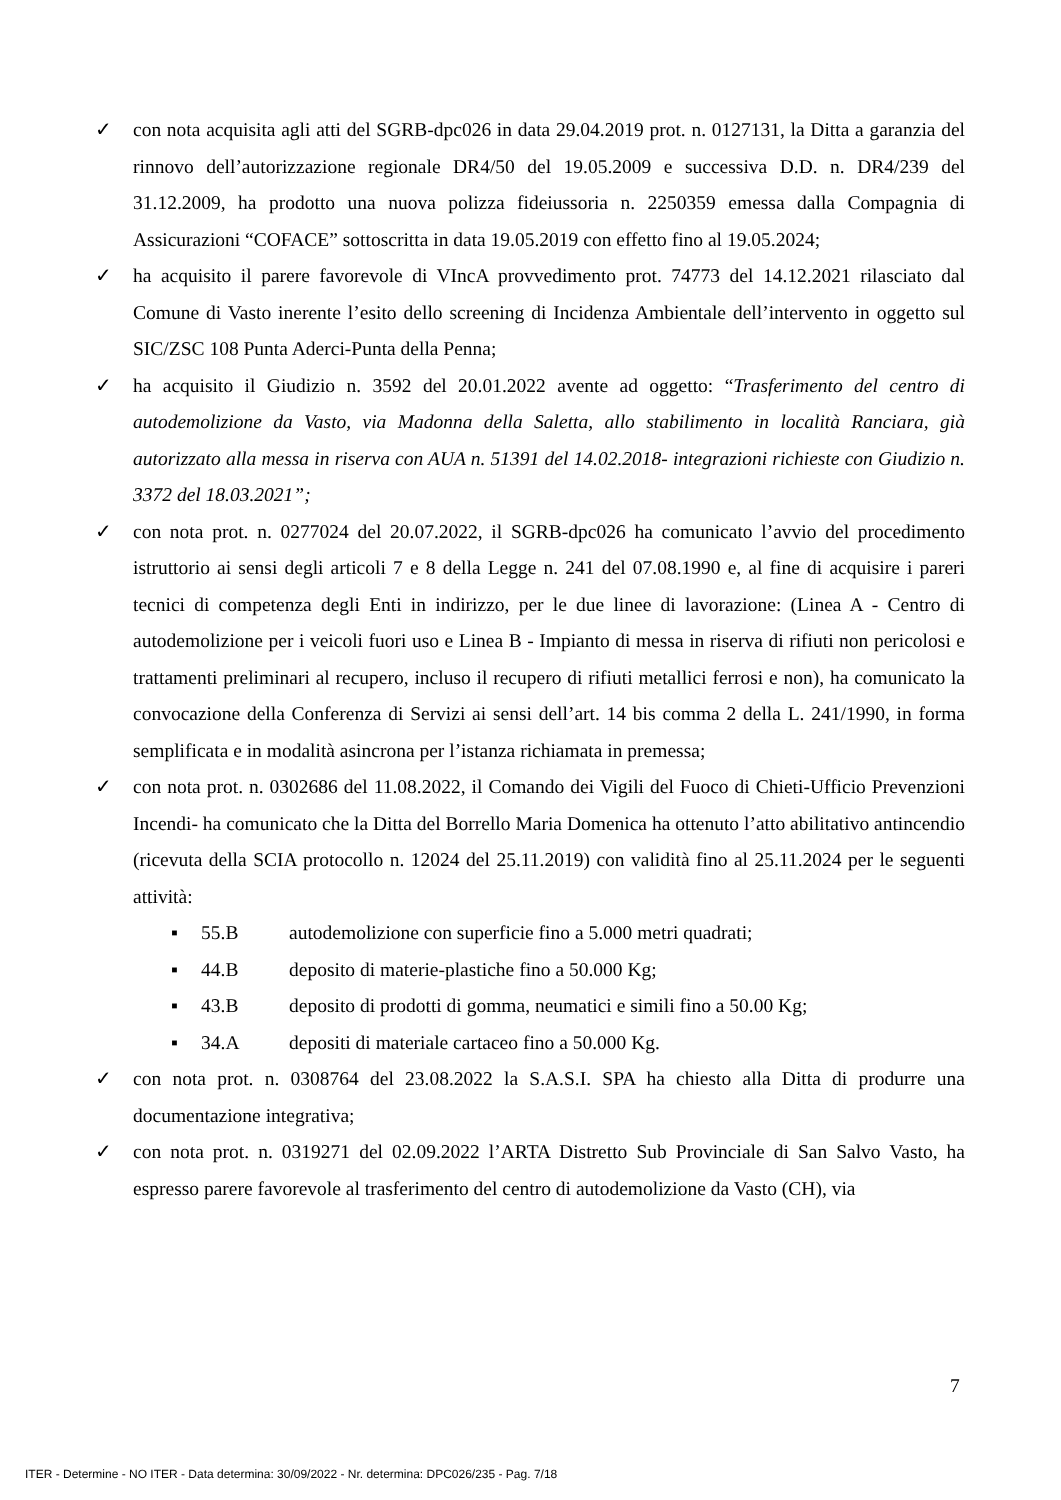✓ con nota acquisita agli atti del SGRB-dpc026 in data 29.04.2019 prot. n. 0127131, la Ditta a garanzia del rinnovo dell’autorizzazione regionale DR4/50 del 19.05.2009 e successiva D.D. n. DR4/239 del 31.12.2009, ha prodotto una nuova polizza fideiussoria n. 2250359 emessa dalla Compagnia di Assicurazioni “COFACE” sottoscritta in data 19.05.2019 con effetto fino al 19.05.2024;
✓ ha acquisito il parere favorevole di VIncA provvedimento prot. 74773 del 14.12.2021 rilasciato dal Comune di Vasto inerente l’esito dello screening di Incidenza Ambientale dell’intervento in oggetto sul SIC/ZSC 108 Punta Aderci-Punta della Penna;
✓ ha acquisito il Giudizio n. 3592 del 20.01.2022 avente ad oggetto: “Trasferimento del centro di autodemolizione da Vasto, via Madonna della Saletta, allo stabilimento in località Ranciara, già autorizzato alla messa in riserva con AUA n. 51391 del 14.02.2018- integrazioni richieste con Giudizio n. 3372 del 18.03.2021”;
✓ con nota prot. n. 0277024 del 20.07.2022, il SGRB-dpc026 ha comunicato l’avvio del procedimento istruttorio ai sensi degli articoli 7 e 8 della Legge n. 241 del 07.08.1990 e, al fine di acquisire i pareri tecnici di competenza degli Enti in indirizzo, per le due linee di lavorazione: (Linea A - Centro di autodemolizione per i veicoli fuori uso e Linea B - Impianto di messa in riserva di rifiuti non pericolosi e trattamenti preliminari al recupero, incluso il recupero di rifiuti metallici ferrosi e non), ha comunicato la convocazione della Conferenza di Servizi ai sensi dell’art. 14 bis comma 2 della L. 241/1990, in forma semplificata e in modalità asincrona per l’istanza richiamata in premessa;
✓ con nota prot. n. 0302686 del 11.08.2022, il Comando dei Vigili del Fuoco di Chieti-Ufficio Prevenzioni Incendi- ha comunicato che la Ditta del Borrello Maria Domenica ha ottenuto l’atto abilitativo antincendio (ricevuta della SCIA protocollo n. 12024 del 25.11.2019) con validità fino al 25.11.2024 per le seguenti attività:
▪ 55.B autodemolizione con superficie fino a 5.000 metri quadrati;
▪ 44.B deposito di materie-plastiche fino a 50.000 Kg;
▪ 43.B deposito di prodotti di gomma, neumatici e simili fino a 50.00 Kg;
▪ 34.A depositi di materiale cartaceo fino a 50.000 Kg.
✓ con nota prot. n. 0308764 del 23.08.2022 la S.A.S.I. SPA ha chiesto alla Ditta di produrre una documentazione integrativa;
✓ con nota prot. n. 0319271 del 02.09.2022 l’ARTA Distretto Sub Provinciale di San Salvo Vasto, ha espresso parere favorevole al trasferimento del centro di autodemolizione da Vasto (CH), via
7
ITER - Determine - NO ITER - Data determina: 30/09/2022 - Nr. determina: DPC026/235 - Pag. 7/18